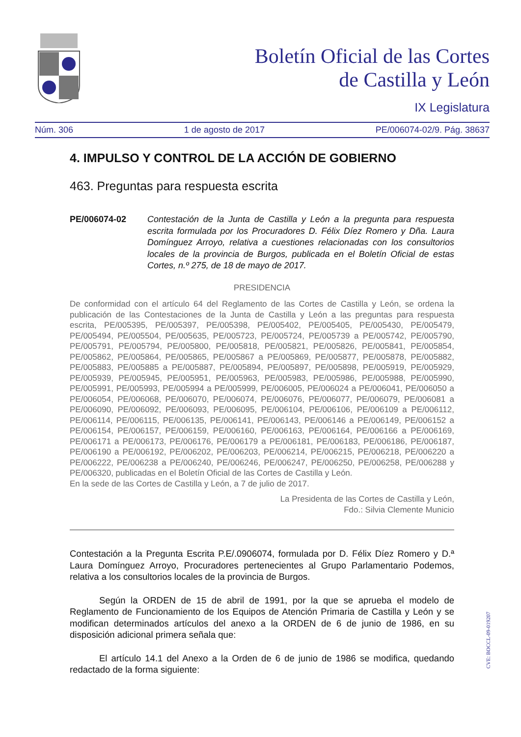Boletín Oficial de las Cortes
de Castilla y León
IX Legislatura
Núm. 306 1 de agosto de 2017 PE/006074-02/9. Pág. 38637
4. IMPULSO Y CONTROL DE LA ACCIÓN DE GOBIERNO
463. Preguntas para respuesta escrita
PE/006074-02 Contestación de la Junta de Castilla y León a la pregunta para respuesta escrita formulada por los Procuradores D. Félix Díez Romero y Dña. Laura Domínguez Arroyo, relativa a cuestiones relacionadas con los consultorios locales de la provincia de Burgos, publicada en el Boletín Oficial de estas Cortes, n.º 275, de 18 de mayo de 2017.
PRESIDENCIA
De conformidad con el artículo 64 del Reglamento de las Cortes de Castilla y León, se ordena la publicación de las Contestaciones de la Junta de Castilla y León a las preguntas para respuesta escrita, PE/005395, PE/005397, PE/005398, PE/005402, PE/005405, PE/005430, PE/005479, PE/005494, PE/005504, PE/005635, PE/005723, PE/005724, PE/005739 a PE/005742, PE/005790, PE/005791, PE/005794, PE/005800, PE/005818, PE/005821, PE/005826, PE/005841, PE/005854, PE/005862, PE/005864, PE/005865, PE/005867 a PE/005869, PE/005877, PE/005878, PE/005882, PE/005883, PE/005885 a PE/005887, PE/005894, PE/005897, PE/005898, PE/005919, PE/005929, PE/005939, PE/005945, PE/005951, PE/005963, PE/005983, PE/005986, PE/005988, PE/005990, PE/005991, PE/005993, PE/005994 a PE/005999, PE/006005, PE/006024 a PE/006041, PE/006050 a PE/006054, PE/006068, PE/006070, PE/006074, PE/006076, PE/006077, PE/006079, PE/006081 a PE/006090, PE/006092, PE/006093, PE/006095, PE/006104, PE/006106, PE/006109 a PE/006112, PE/006114, PE/006115, PE/006135, PE/006141, PE/006143, PE/006146 a PE/006149, PE/006152 a PE/006154, PE/006157, PE/006159, PE/006160, PE/006163, PE/006164, PE/006166 a PE/006169, PE/006171 a PE/006173, PE/006176, PE/006179 a PE/006181, PE/006183, PE/006186, PE/006187, PE/006190 a PE/006192, PE/006202, PE/006203, PE/006214, PE/006215, PE/006218, PE/006220 a PE/006222, PE/006238 a PE/006240, PE/006246, PE/006247, PE/006250, PE/006258, PE/006288 y PE/006320, publicadas en el Boletín Oficial de las Cortes de Castilla y León.
En la sede de las Cortes de Castilla y León, a 7 de julio de 2017.
La Presidenta de las Cortes de Castilla y León,
Fdo.: Silvia Clemente Municio
Contestación a la Pregunta Escrita P.E/.0906074, formulada por D. Félix Díez Romero y D.ª Laura Domínguez Arroyo, Procuradores pertenecientes al Grupo Parlamentario Podemos, relativa a los consultorios locales de la provincia de Burgos.
Según la ORDEN de 15 de abril de 1991, por la que se aprueba el modelo de Reglamento de Funcionamiento de los Equipos de Atención Primaria de Castilla y León y se modifican determinados artículos del anexo a la ORDEN de 6 de junio de 1986, en su disposición adicional primera señala que:
El artículo 14.1 del Anexo a la Orden de 6 de junio de 1986 se modifica, quedando redactado de la forma siguiente:
CVE: BOCCL-09-019207